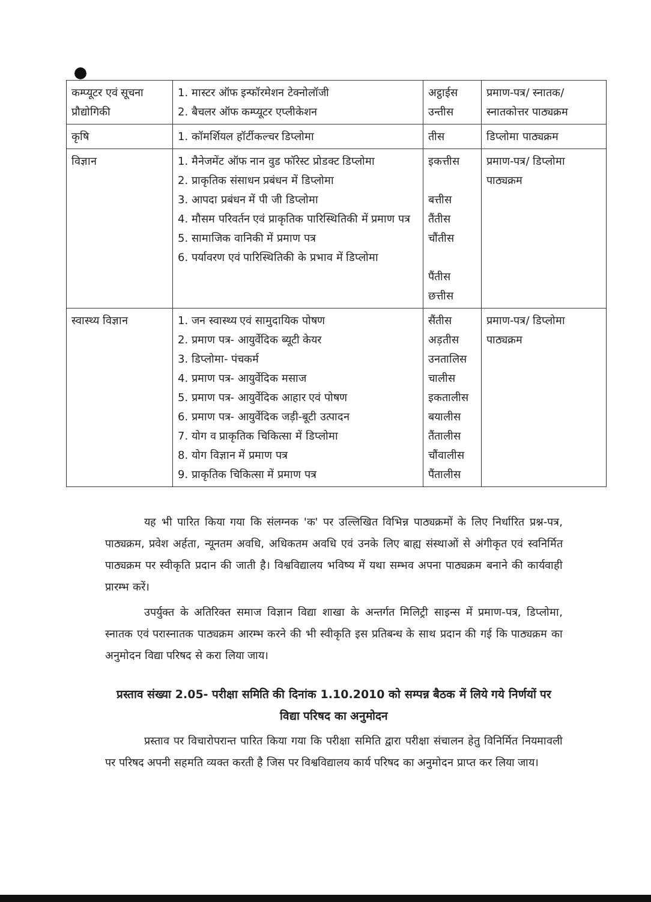| कम्प्यूटर एवं सूचना प्रौद्योगिकी | 1. मास्टर ऑफ इन्फॉरमेशन टेक्नोलॉजी 2. बैचलर ऑफ कम्प्यूटर एप्लीकेशन | अट्ठाईस उन्तीस | प्रमाण-पत्र/ स्नातक/ स्नातकोत्तर पाठ्यक्रम |
| कृषि | 1. कॉमर्शियल हॉर्टीकल्चर डिप्लोमा | तीस | डिप्लोमा पाठ्यक्रम |
| विज्ञान | 1. मैनेजमेंट ऑफ नान वुड फॉरेस्ट प्रोडक्ट डिप्लोमा 2. प्राकृतिक संसाधन प्रबंधन में डिप्लोमा 3. आपदा प्रबंधन में पी जी डिप्लोमा 4. मौसम परिवर्तन एवं प्राकृतिक पारिस्थितिकी में प्रमाण पत्र 5. सामाजिक वानिकी में प्रमाण पत्र 6. पर्यावरण एवं पारिस्थितिकी के प्रभाव में डिप्लोमा | इकत्तीस बत्तीस तैंतीस चौंतीस पैंतीस छत्तीस | प्रमाण-पत्र/ डिप्लोमा पाठ्यक्रम |
| स्वास्थ्य विज्ञान | 1. जन स्वास्थ्य एवं सामुदायिक पोषण 2. प्रमाण पत्र- आयुर्वेदिक ब्यूटी केयर 3. डिप्लोमा- पंचकर्म 4. प्रमाण पत्र- आयुर्वेदिक मसाज 5. प्रमाण पत्र- आयुर्वेदिक आहार एवं पोषण 6. प्रमाण पत्र- आयुर्वेदिक जड़ी-बूटी उत्पादन 7. योग व प्राकृतिक चिकित्सा में डिप्लोमा 8. योग विज्ञान में प्रमाण पत्र 9. प्राकृतिक चिकित्सा में प्रमाण पत्र | सैंतीस अड़तीस उनतालिस चालीस इकतालीस बयालीस तैंतालीस चौंवालीस पैंतालीस | प्रमाण-पत्र/ डिप्लोमा पाठ्यक्रम |
यह भी पारित किया गया कि संलग्नक 'क' पर उल्लिखित विभिन्न पाठ्यक्रमों के लिए निर्धारित प्रश्न-पत्र, पाठ्यक्रम, प्रवेश अर्हता, न्यूनतम अवधि, अधिकतम अवधि एवं उनके लिए बाह्य संस्थाओं से अंगीकृत एवं स्वनिर्मित पाठ्यक्रम पर स्वीकृति प्रदान की जाती है। विश्वविद्यालय भविष्य में यथा सम्भव अपना पाठ्यक्रम बनाने की कार्यवाही प्रारम्भ करें।
उपर्युक्त के अतिरिक्त समाज विज्ञान विद्या शाखा के अन्तर्गत मिलिट्री साइन्स में प्रमाण-पत्र, डिप्लोमा, स्नातक एवं परास्नातक पाठ्यक्रम आरम्भ करने की भी स्वीकृति इस प्रतिबन्ध के साथ प्रदान की गई कि पाठ्यक्रम का अनुमोदन विद्या परिषद से करा लिया जाय।
प्रस्ताव संख्या 2.05- परीक्षा समिति की दिनांक 1.10.2010 को सम्पन्न बैठक में लिये गये निर्णयों पर विद्या परिषद का अनुमोदन
प्रस्ताव पर विचारोपरान्त पारित किया गया कि परीक्षा समिति द्वारा परीक्षा संचालन हेतु विनिर्मित नियमावली पर परिषद अपनी सहमति व्यक्त करती है जिस पर विश्वविद्यालय कार्य परिषद का अनुमोदन प्राप्त कर लिया जाय।